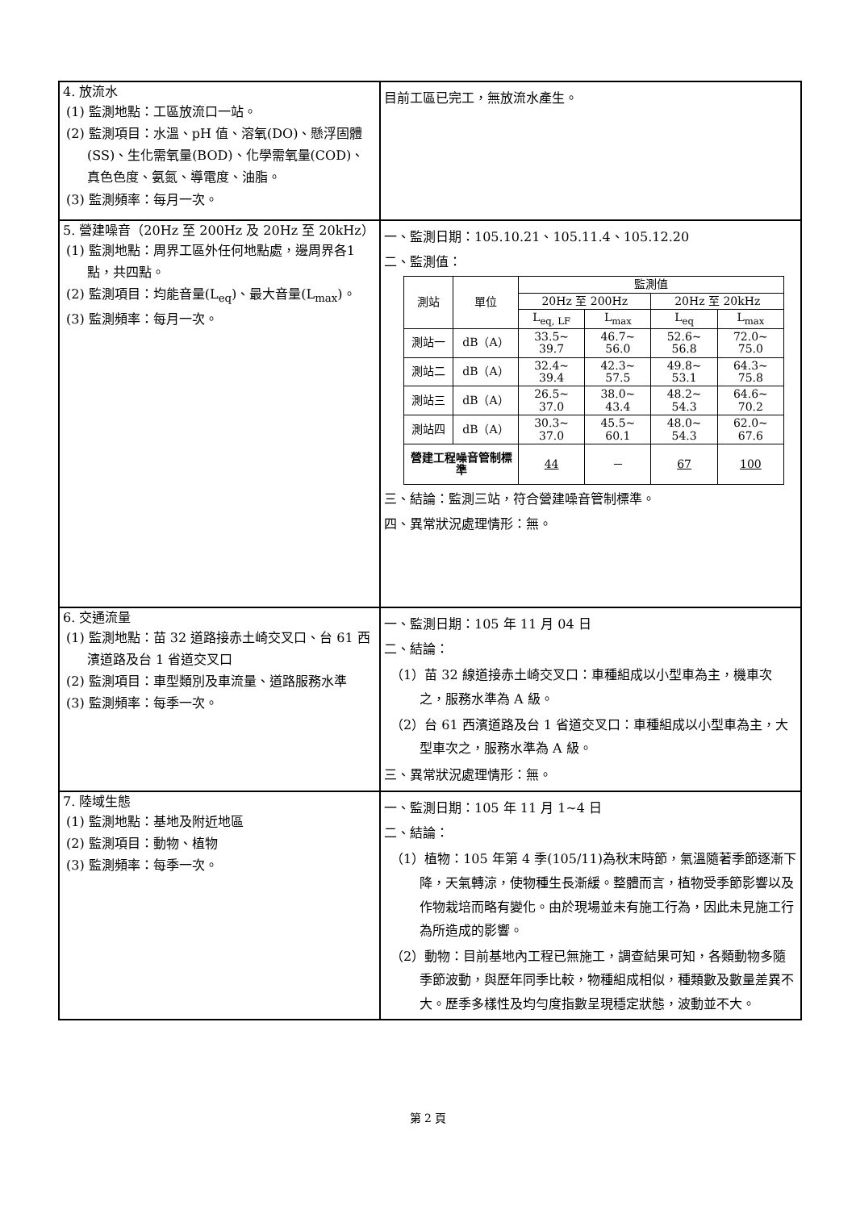| 4. 放流水 (1) 監測地點：工區放流口一站。 (2) 監測項目：水溫、pH 值、溶氧(DO)、懸浮固體(SS)、生化需氧量(BOD)、化學需氧量(COD)、真色色度、氨氮、導電度、油脂。 (3) 監測頻率：每月一次。 | 目前工區已完工，無放流水產生。 |
| 5. 營建噪音（20Hz 至 200Hz 及 20Hz 至 20kHz） (1) 監測地點：周界工區外任何地點處，邊周界各1點，共四點。 (2) 監測項目：均能音量(L<sub>eq</sub>)、最大音量(L<sub>max</sub>)。 (3) 監測頻率：每月一次。 | 一、監測日期：105.10.21、105.11.4、105.12.20 二、監測值： / 測站 / 單位 / 監測值 / / / / / --- / --- / --- / --- / --- / --- / / / / 20Hz 至 200Hz / / 20Hz 至 20kHz / / / / / L<sub>eq, LF</sub> / L<sub>max</sub> / L<sub>eq</sub> / L<sub>max</sub> / / 測站一 / dB（A） / 33.5~ 39.7 / 46.7~ 56.0 / 52.6~ 56.8 / 72.0~ 75.0 / / 測站二 / dB（A） / 32.4~ 39.4 / 42.3~ 57.5 / 49.8~ 53.1 / 64.3~ 75.8 / / 測站三 / dB（A） / 26.5~ 37.0 / 38.0~ 43.4 / 48.2~ 54.3 / 64.6~ 70.2 / / 測站四 / dB（A） / 30.3~ 37.0 / 45.5~ 60.1 / 48.0~ 54.3 / 62.0~ 67.6 / / 營建工程噪音管制標準 / / 44 / － / 67 / 100 / 三、結論：監測三站，符合營建噪音管制標準。 四、異常狀況處理情形：無。 |
| 6. 交通流量 (1) 監測地點：苗 32 道路接赤土崎交叉口、台 61 西濱道路及台 1 省道交叉口 (2) 監測項目：車型類別及車流量、道路服務水準 (3) 監測頻率：每季一次。 | 一、監測日期：105 年 11 月 04 日 二、結論： （1）苗 32 線道接赤土崎交叉口：車種組成以小型車為主，機車次之，服務水準為 A 級。 （2）台 61 西濱道路及台 1 省道交叉口：車種組成以小型車為主，大型車次之，服務水準為 A 級。 三、異常狀況處理情形：無。 |
| 7. 陸域生態 (1) 監測地點：基地及附近地區 (2) 監測項目：動物、植物 (3) 監測頻率：每季一次。 | 一、監測日期：105 年 11 月 1~4 日 二、結論： （1）植物：105 年第 4 季(105/11)為秋末時節，氣溫隨著季節逐漸下降，天氣轉涼，使物種生長漸緩。整體而言，植物受季節影響以及作物栽培而略有變化。由於現場並未有施工行為，因此未見施工行為所造成的影響。 （2）動物：目前基地內工程已無施工，調查結果可知，各類動物多隨季節波動，與歷年同季比較，物種組成相似，種類數及數量差異不大。歷季多樣性及均勻度指數呈現穩定狀態，波動並不大。 |
第 2 頁